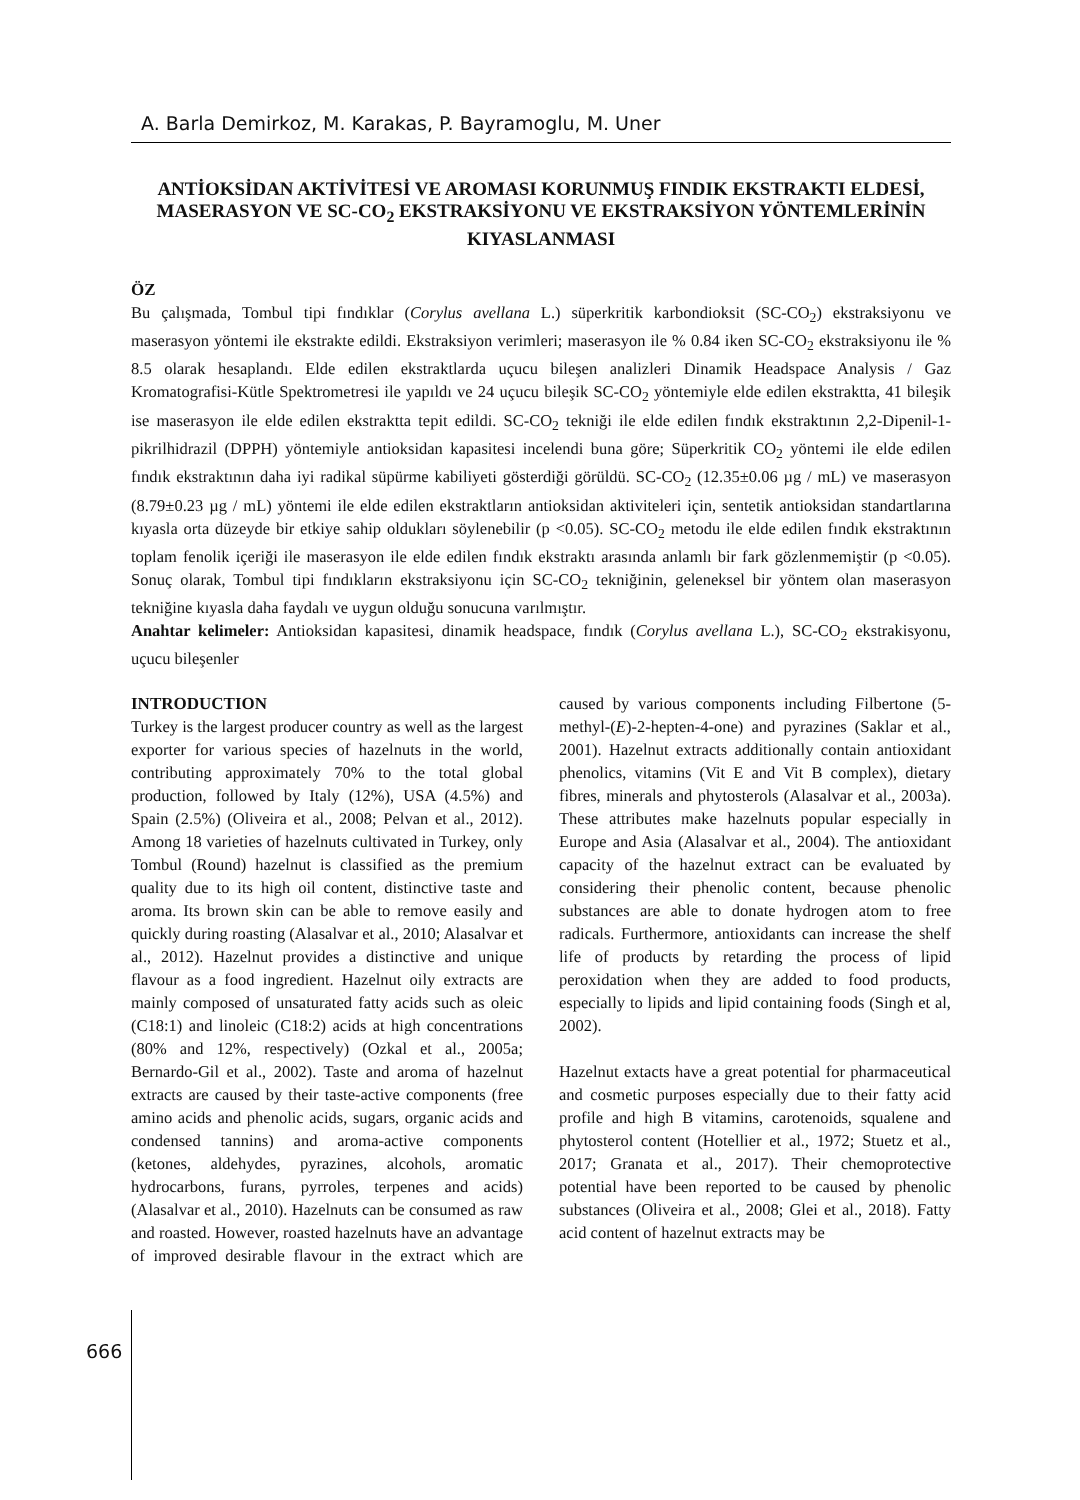A. Barla Demirkoz, M. Karakas, P. Bayramoglu, M. Uner
ANTİOKSİDAN AKTİVİTESİ VE AROMASI KORUNMUŞ FINDIK EKSTRAKTI ELDESİ, MASERASYON VE SC-CO<sub>2</sub> EKSTRAKSİYONU VE EKSTRAKSİYON YÖNTEMLERİNİN KIYASLANMASI
ÖZ
Bu çalışmada, Tombul tipi fındıklar (Corylus avellana L.) süperkritik karbondioksit (SC-CO<sub>2</sub>) ekstraksiyonu ve maserasyon yöntemi ile ekstrakte edildi. Ekstraksiyon verimleri; maserasyon ile % 0.84 iken SC-CO<sub>2</sub> ekstraksiyonu ile % 8.5 olarak hesaplandı. Elde edilen ekstraktlarda uçucu bileşen analizleri Dinamik Headspace Analysis / Gaz Kromatografisi-Kütle Spektrometresi ile yapıldı ve 24 uçucu bileşik SC-CO<sub>2</sub> yöntemiyle elde edilen ekstraktta, 41 bileşik ise maserasyon ile elde edilen ekstraktta tepit edildi. SC-CO<sub>2</sub> tekniği ile elde edilen fındık ekstraktının 2,2-Dipenil-1-pikrilhidrazil (DPPH) yöntemiyle antioksidan kapasitesi incelendi buna göre; Süperkritik CO<sub>2</sub> yöntemi ile elde edilen fındık ekstraktının daha iyi radikal süpürme kabiliyeti gösterdiği görüldü. SC-CO<sub>2</sub> (12.35±0.06 µg / mL) ve maserasyon (8.79±0.23 µg / mL) yöntemi ile elde edilen ekstraktların antioksidan aktiviteleri için, sentetik antioksidan standartlarına kıyasla orta düzeyde bir etkiye sahip oldukları söylenebilir (p <0.05). SC-CO<sub>2</sub> metodu ile elde edilen fındık ekstraktının toplam fenolik içeriği ile maserasyon ile elde edilen fındık ekstraktı arasında anlamlı bir fark gözlenmemiştir (p <0.05). Sonuç olarak, Tombul tipi fındıkların ekstraksiyonu için SC-CO<sub>2</sub> tekniğinin, geleneksel bir yöntem olan maserasyon tekniğine kıyasla daha faydalı ve uygun olduğu sonucuna varılmıştır.
Anahtar kelimeler: Antioksidan kapasitesi, dinamik headspace, fındık (Corylus avellana L.), SC-CO<sub>2</sub> ekstrakisyonu, uçucu bileşenler
INTRODUCTION
Turkey is the largest producer country as well as the largest exporter for various species of hazelnuts in the world, contributing approximately 70% to the total global production, followed by Italy (12%), USA (4.5%) and Spain (2.5%) (Oliveira et al., 2008; Pelvan et al., 2012). Among 18 varieties of hazelnuts cultivated in Turkey, only Tombul (Round) hazelnut is classified as the premium quality due to its high oil content, distinctive taste and aroma. Its brown skin can be able to remove easily and quickly during roasting (Alasalvar et al., 2010; Alasalvar et al., 2012). Hazelnut provides a distinctive and unique flavour as a food ingredient. Hazelnut oily extracts are mainly composed of unsaturated fatty acids such as oleic (C18:1) and linoleic (C18:2) acids at high concentrations (80% and 12%, respectively) (Ozkal et al., 2005a; Bernardo-Gil et al., 2002). Taste and aroma of hazelnut extracts are caused by their taste-active components (free amino acids and phenolic acids, sugars, organic acids and condensed tannins) and aroma-active components (ketones, aldehydes, pyrazines, alcohols, aromatic hydrocarbons, furans, pyrroles, terpenes and acids) (Alasalvar et al., 2010). Hazelnuts can be consumed as raw and roasted. However, roasted hazelnuts have an advantage of improved desirable flavour in the extract which are caused by various components including Filbertone (5-methyl-(E)-2-hepten-4-one) and pyrazines (Saklar et al., 2001). Hazelnut extracts additionally contain antioxidant phenolics, vitamins (Vit E and Vit B complex), dietary fibres, minerals and phytosterols (Alasalvar et al., 2003a). These attributes make hazelnuts popular especially in Europe and Asia (Alasalvar et al., 2004). The antioxidant capacity of the hazelnut extract can be evaluated by considering their phenolic content, because phenolic substances are able to donate hydrogen atom to free radicals. Furthermore, antioxidants can increase the shelf life of products by retarding the process of lipid peroxidation when they are added to food products, especially to lipids and lipid containing foods (Singh et al, 2002).
Hazelnut extacts have a great potential for pharmaceutical and cosmetic purposes especially due to their fatty acid profile and high B vitamins, carotenoids, squalene and phytosterol content (Hotellier et al., 1972; Stuetz et al., 2017; Granata et al., 2017). Their chemoprotective potential have been reported to be caused by phenolic substances (Oliveira et al., 2008; Glei et al., 2018). Fatty acid content of hazelnut extracts may be
666